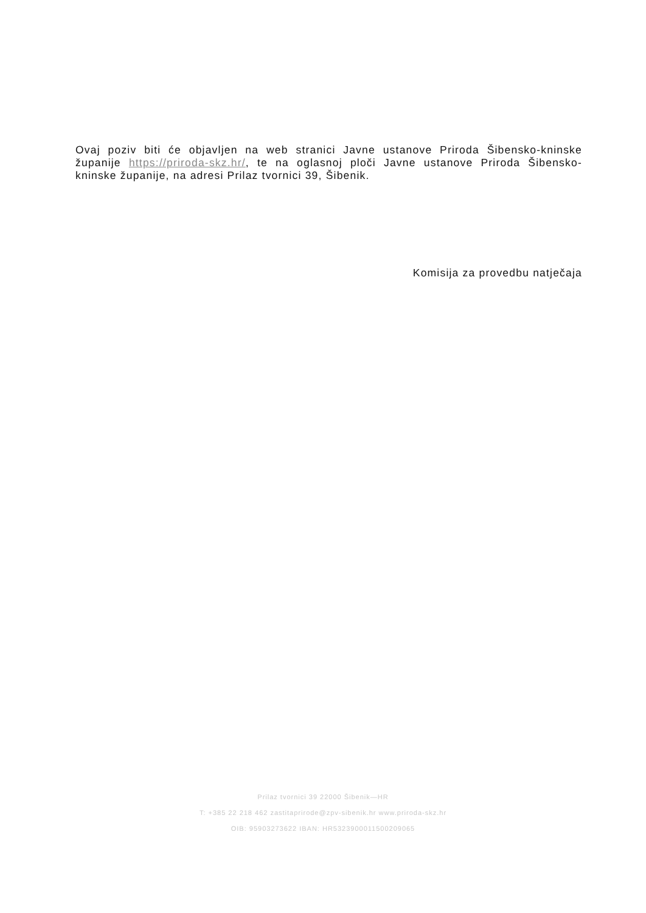Ovaj poziv biti će objavljen na web stranici Javne ustanove Priroda Šibensko-kninske županije https://priroda-skz.hr/, te na oglasnoj ploči Javne ustanove Priroda Šibensko- kninske županije, na adresi Prilaz tvornici 39, Šibenik.
Komisija za provedbu natječaja
Prilaz tvornici 39 22000 Šibenik—HR
T: +385 22 218 462 zastitaprirode@zpv-sibenik.hr www.priroda-skz.hr
OIB: 95903273622 IBAN: HR5323900011500209065